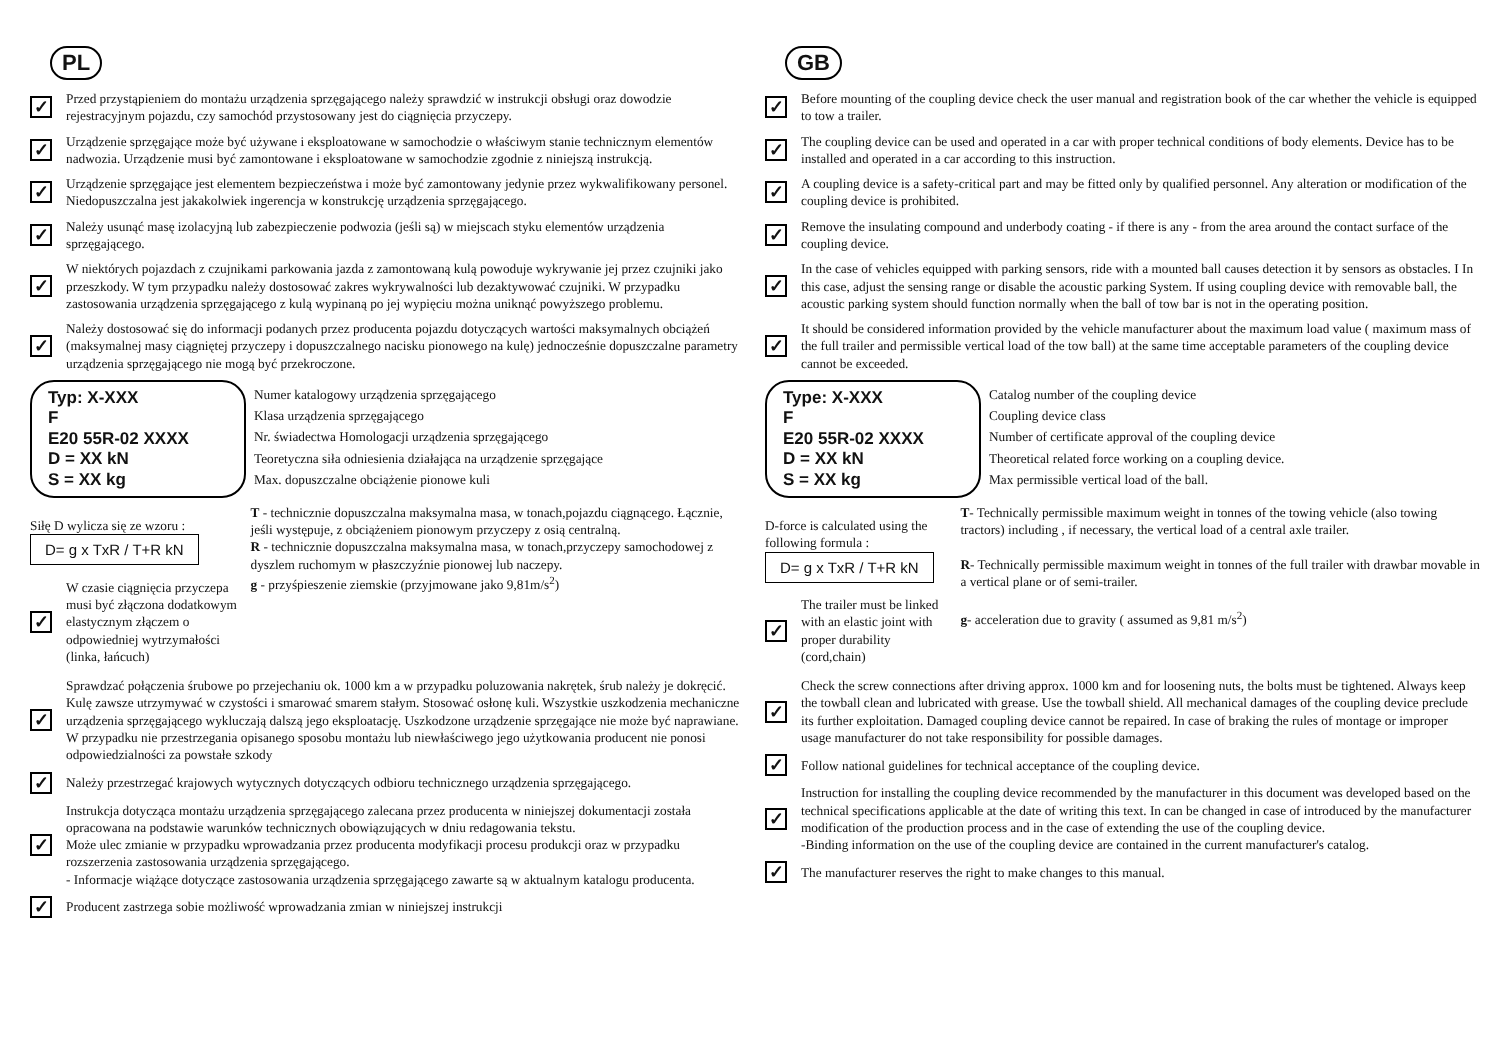PL
✓
Przed przystąpieniem do montażu urządzenia sprzęgającego należy sprawdzić w instrukcji obsługi oraz dowodzie rejestracyjnym pojazdu, czy samochód przystosowany jest do ciągnięcia przyczepy.
✓
Urządzenie sprzęgające może być używane i eksploatowane w samochodzie o właściwym stanie technicznym elementów nadwozia. Urządzenie musi być zamontowane i eksploatowane w samochodzie zgodnie z niniejszą instrukcją.
✓
Urządzenie sprzęgające jest elementem bezpieczeństwa i może być zamontowany jedynie przez wykwalifikowany personel. Niedopuszczalna jest jakakolwiek ingerencja w konstrukcję urządzenia sprzęgającego.
✓
Należy usunąć masę izolacyjną lub zabezpieczenie podwozia (jeśli są) w miejscach styku elementów urządzenia sprzęgającego.
✓
W niektórych pojazdach z czujnikami parkowania jazda z zamontowaną kulą powoduje wykrywanie jej przez czujniki jako przeszkody. W tym przypadku należy dostosować zakres wykrywalności lub dezaktywować czujniki. W przypadku zastosowania urządzenia sprzęgającego z kulą wypinaną po jej wypięciu można uniknąć powyższego problemu.
✓
Należy dostosować się do informacji podanych przez producenta pojazdu dotyczących wartości maksymalnych obciążeń (maksymalnej masy ciągniętej przyczepy i dopuszczalnego nacisku pionowego na kulę) jednocześnie dopuszczalne parametry urządzenia sprzęgającego nie mogą być przekroczone.
Typ: X-XXX
F
E20 55R-02 XXXX
D = XX kN
S = XX kg
Numer katalogowy urządzenia sprzęgającego
Klasa urządzenia sprzęgającego
Nr. świadectwa Homologacji urządzenia sprzęgającego
Teoretyczna siła odniesienia działająca na urządzenie sprzęgające
Max. dopuszczalne obciążenie pionowe kuli
Siłę D wylicza się ze wzoru : D= g x TxR / T+R kN
✓
W czasie ciągnięcia przyczepa musi być złączona dodatkowym elastycznym złączem o odpowiedniej wytrzymałości (linka, łańcuch)
T - technicznie dopuszczalna maksymalna masa, w tonach,pojazdu ciągnącego. Łącznie, jeśli występuje, z obciążeniem pionowym przyczepy z osią centralną.
R - technicznie dopuszczalna maksymalna masa, w tonach,przyczepy samochodowej z dyszlem ruchomym w płaszczyźnie pionowej lub naczepy.
g - przyśpieszenie ziemskie (przyjmowane jako 9,81m/s<sup>2</sup>)
✓
Sprawdzać połączenia śrubowe po przejechaniu ok. 1000 km a w przypadku poluzowania nakrętek, śrub należy je dokręcić. Kulę zawsze utrzymywać w czystości i smarować smarem stałym. Stosować osłonę kuli. Wszystkie uszkodzenia mechaniczne urządzenia sprzęgającego wykluczają dalszą jego eksploatację. Uszkodzone urządzenie sprzęgające nie może być naprawiane. W przypadku nie przestrzegania opisanego sposobu montażu lub niewłaściwego jego użytkowania producent nie ponosi odpowiedzialności za powstałe szkody
✓
Należy przestrzegać krajowych wytycznych dotyczących odbioru technicznego urządzenia sprzęgającego.
✓
Instrukcja dotycząca montażu urządzenia sprzęgającego zalecana przez producenta w niniejszej dokumentacji została opracowana na podstawie warunków technicznych obowiązujących w dniu redagowania tekstu.
Może ulec zmianie w przypadku wprowadzania przez producenta modyfikacji procesu produkcji oraz w przypadku rozszerzenia zastosowania urządzenia sprzęgającego.
- Informacje wiążące dotyczące zastosowania urządzenia sprzęgającego zawarte są w aktualnym katalogu producenta.
✓
Producent zastrzega sobie możliwość wprowadzania zmian w niniejszej instrukcji
GB
✓
Before mounting of the coupling device check the user manual and registration book of the car whether the vehicle is equipped to tow a trailer.
✓
The coupling device can be used and operated in a car with proper technical conditions of body elements. Device has to be installed and operated in a car according to this instruction.
✓
A coupling device is a safety-critical part and may be fitted only by qualified personnel. Any alteration or modification of the coupling device is prohibited.
✓
Remove the insulating compound and underbody coating - if there is any - from the area around the contact surface of the coupling device.
✓
In the case of vehicles equipped with parking sensors, ride with a mounted ball causes detection it by sensors as obstacles. I In this case, adjust the sensing range or disable the acoustic parking System. If using coupling device with removable ball, the acoustic parking system should function normally when the ball of tow bar is not in the operating position.
✓
It should be considered information provided by the vehicle manufacturer about the maximum load value ( maximum mass of the full trailer and permissible vertical load of the tow ball) at the same time acceptable parameters of the coupling device cannot be exceeded.
Type: X-XXX
F
E20 55R-02 XXXX
D = XX kN
S = XX kg
Catalog number of the coupling device
Coupling device class
Number of certificate approval of the coupling device
Theoretical related force working on a coupling device.
Max permissible vertical load of the ball.
D-force is calculated using the following formula : D= g x TxR / T+R kN
✓
The trailer must be linked with an elastic joint with proper durability (cord,chain)
T- Technically permissible maximum weight in tonnes of the towing vehicle (also towing tractors) including , if necessary, the vertical load of a central axle trailer.
R- Technically permissible maximum weight in tonnes of the full trailer with drawbar movable in a vertical plane or of semi-trailer.
g- acceleration due to gravity ( assumed as 9,81 m/s<sup>2</sup>)
✓
Check the screw connections after driving approx. 1000 km and for loosening nuts, the bolts must be tightened. Always keep the towball clean and lubricated with grease. Use the towball shield. All mechanical damages of the coupling device preclude its further exploitation. Damaged coupling device cannot be repaired. In case of braking the rules of montage or improper usage manufacturer do not take responsibility for possible damages.
✓
Follow national guidelines for technical acceptance of the coupling device.
✓
Instruction for installing the coupling device recommended by the manufacturer in this document was developed based on the technical specifications applicable at the date of writing this text. In can be changed in case of introduced by the manufacturer modification of the production process and in the case of extending the use of the coupling device.
-Binding information on the use of the coupling device are contained in the current manufacturer's catalog.
✓
The manufacturer reserves the right to make changes to this manual.